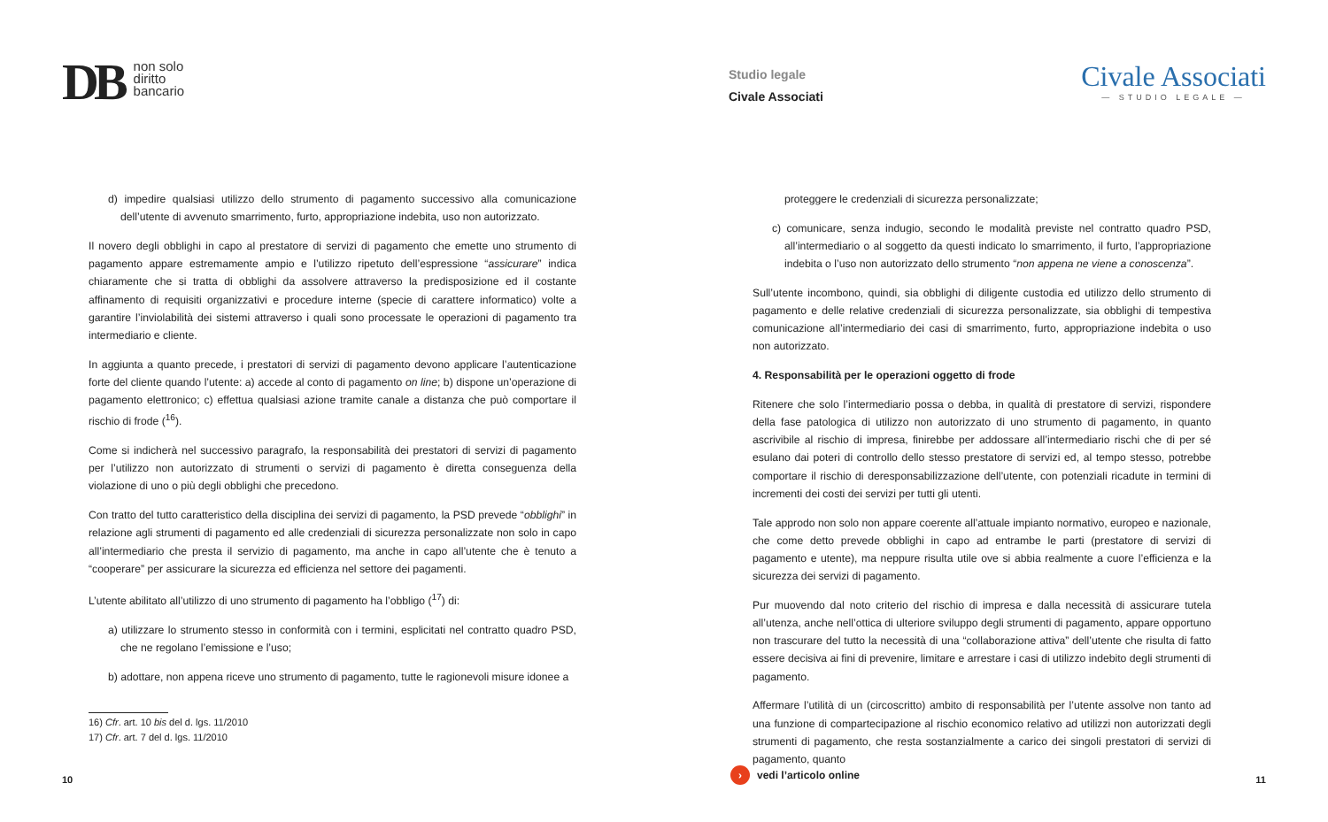DB non solo
diritto
bancario
d) impedire qualsiasi utilizzo dello strumento di pagamento successivo alla comunicazione dell’utente di avvenuto smarrimento, furto, appropriazione indebita, uso non autorizzato.
Il novero degli obblighi in capo al prestatore di servizi di pagamento che emette uno strumento di pagamento appare estremamente ampio e l’utilizzo ripetuto dell’espressione “assicurare” indica chiaramente che si tratta di obblighi da assolvere attraverso la predisposizione ed il costante affinamento di requisiti organizzativi e procedure interne (specie di carattere informatico) volte a garantire l’inviolabilità dei sistemi attraverso i quali sono processate le operazioni di pagamento tra intermediario e cliente.
In aggiunta a quanto precede, i prestatori di servizi di pagamento devono applicare l’autenticazione forte del cliente quando l’utente: a) accede al conto di pagamento on line; b) dispone un’operazione di pagamento elettronico; c) effettua qualsiasi azione tramite canale a distanza che può comportare il rischio di frode (<sup>16</sup>).
Come si indicherà nel successivo paragrafo, la responsabilità dei prestatori di servizi di pagamento per l’utilizzo non autorizzato di strumenti o servizi di pagamento è diretta conseguenza della violazione di uno o più degli obblighi che precedono.
Con tratto del tutto caratteristico della disciplina dei servizi di pagamento, la PSD prevede “obblighi” in relazione agli strumenti di pagamento ed alle credenziali di sicurezza personalizzate non solo in capo all’intermediario che presta il servizio di pagamento, ma anche in capo all’utente che è tenuto a “cooperare” per assicurare la sicurezza ed efficienza nel settore dei pagamenti.
L’utente abilitato all’utilizzo di uno strumento di pagamento ha l’obbligo (<sup>17</sup>) di:
a) utilizzare lo strumento stesso in conformità con i termini, esplicitati nel contratto quadro PSD, che ne regolano l’emissione e l’uso;
b) adottare, non appena riceve uno strumento di pagamento, tutte le ragionevoli misure idonee a
16) Cfr. art. 10 bis del d. lgs. 11/2010
17) Cfr. art. 7 del d. lgs. 11/2010
10
Studio legale
Civale Associati
Civale Associati
— STUDIO LEGALE —
proteggere le credenziali di sicurezza personalizzate;
c) comunicare, senza indugio, secondo le modalità previste nel contratto quadro PSD, all’intermediario o al soggetto da questi indicato lo smarrimento, il furto, l’appropriazione indebita o l’uso non autorizzato dello strumento “non appena ne viene a conoscenza”.
Sull’utente incombono, quindi, sia obblighi di diligente custodia ed utilizzo dello strumento di pagamento e delle relative credenziali di sicurezza personalizzate, sia obblighi di tempestiva comunicazione all’intermediario dei casi di smarrimento, furto, appropriazione indebita o uso non autorizzato.
4. Responsabilità per le operazioni oggetto di frode
Ritenere che solo l’intermediario possa o debba, in qualità di prestatore di servizi, rispondere della fase patologica di utilizzo non autorizzato di uno strumento di pagamento, in quanto ascrivibile al rischio di impresa, finirebbe per addossare all’intermediario rischi che di per sé esulano dai poteri di controllo dello stesso prestatore di servizi ed, al tempo stesso, potrebbe comportare il rischio di deresponsabilizzazione dell’utente, con potenziali ricadute in termini di incrementi dei costi dei servizi per tutti gli utenti.
Tale approdo non solo non appare coerente all’attuale impianto normativo, europeo e nazionale, che come detto prevede obblighi in capo ad entrambe le parti (prestatore di servizi di pagamento e utente), ma neppure risulta utile ove si abbia realmente a cuore l’efficienza e la sicurezza dei servizi di pagamento.
Pur muovendo dal noto criterio del rischio di impresa e dalla necessità di assicurare tutela all’utenza, anche nell’ottica di ulteriore sviluppo degli strumenti di pagamento, appare opportuno non trascurare del tutto la necessità di una “collaborazione attiva” dell’utente che risulta di fatto essere decisiva ai fini di prevenire, limitare e arrestare i casi di utilizzo indebito degli strumenti di pagamento.
Affermare l’utilità di un (circoscritto) ambito di responsabilità per l’utente assolve non tanto ad una funzione di compartecipazione al rischio economico relativo ad utilizzi non autorizzati degli strumenti di pagamento, che resta sostanzialmente a carico dei singoli prestatori di servizi di pagamento, quanto
› vedi l’articolo online 11